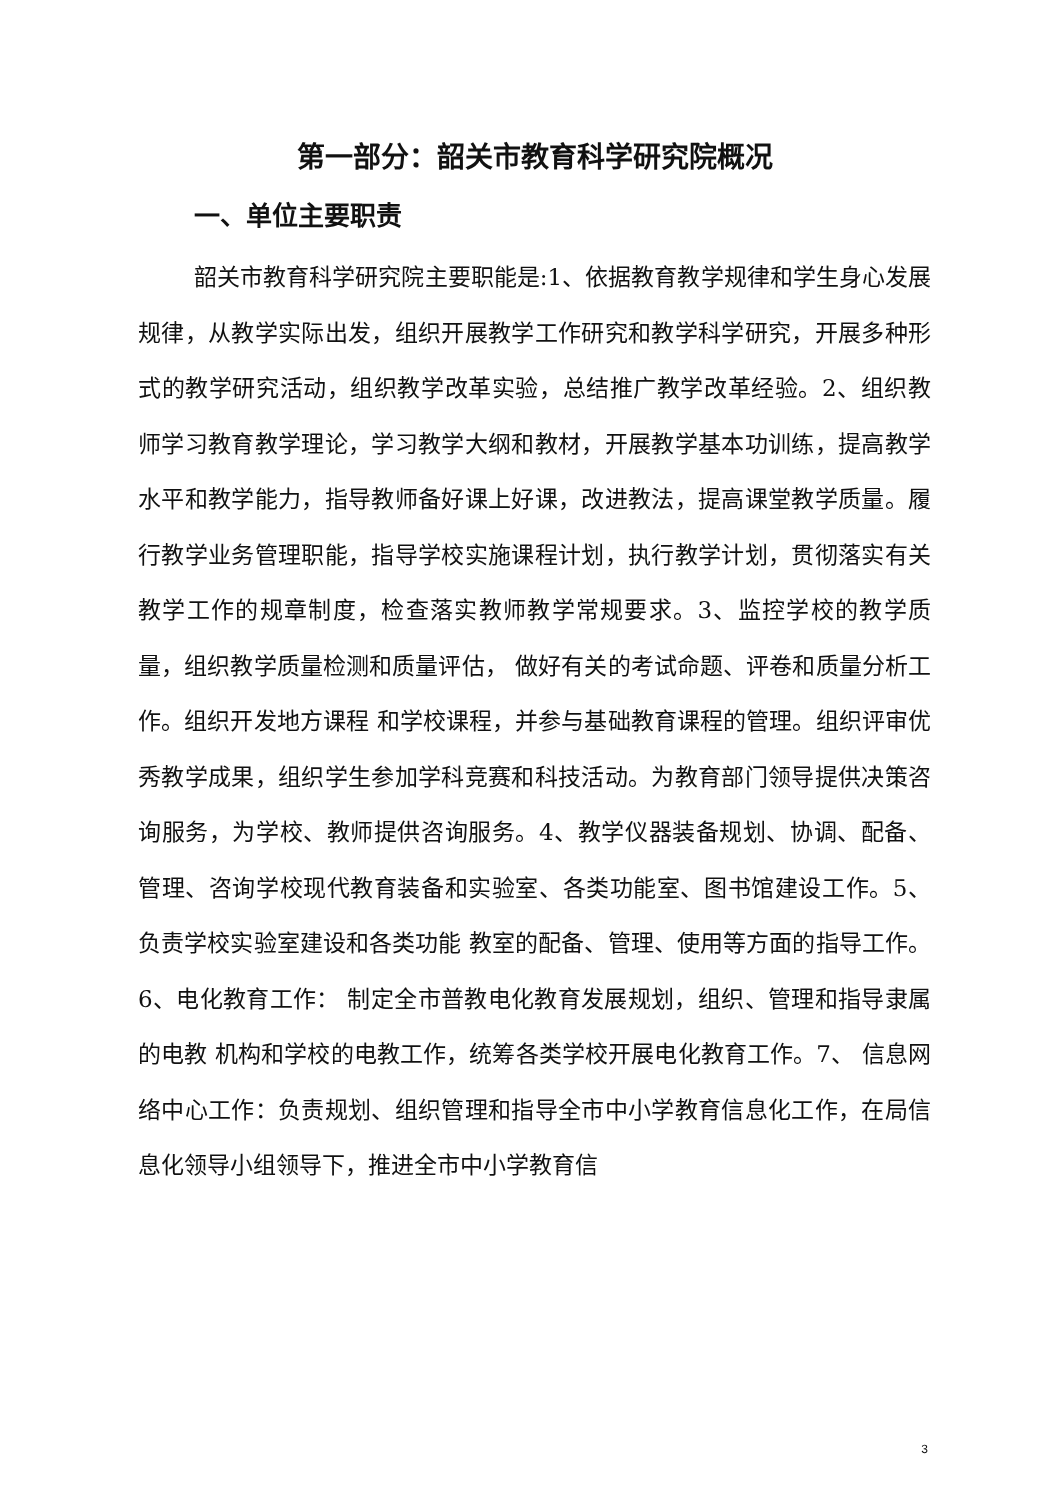第一部分：韶关市教育科学研究院概况
一、单位主要职责
韶关市教育科学研究院主要职能是:1、依据教育教学规律和学生身心发展规律，从教学实际出发，组织开展教学工作研究和教学科学研究，开展多种形式的教学研究活动，组织教学改革实验，总结推广教学改革经验。2、组织教师学习教育教学理论，学习教学大纲和教材，开展教学基本功训练，提高教学水平和教学能力，指导教师备好课上好课，改进教法，提高课堂教学质量。履行教学业务管理职能，指导学校实施课程计划，执行教学计划，贯彻落实有关教学工作的规章制度，检查落实教师教学常规要求。3、监控学校的教学质量，组织教学质量检测和质量评估， 做好有关的考试命题、评卷和质量分析工作。组织开发地方课程 和学校课程，并参与基础教育课程的管理。组织评审优秀教学成果，组织学生参加学科竞赛和科技活动。为教育部门领导提供决策咨询服务，为学校、教师提供咨询服务。4、教学仪器装备规划、协调、配备、管理、咨询学校现代教育装备和实验室、各类功能室、图书馆建设工作。5、负责学校实验室建设和各类功能 教室的配备、管理、使用等方面的指导工作。6、电化教育工作： 制定全市普教电化教育发展规划，组织、管理和指导隶属的电教 机构和学校的电教工作，统筹各类学校开展电化教育工作。7、 信息网络中心工作：负责规划、组织管理和指导全市中小学教育信息化工作，在局信息化领导小组领导下，推进全市中小学教育信
3